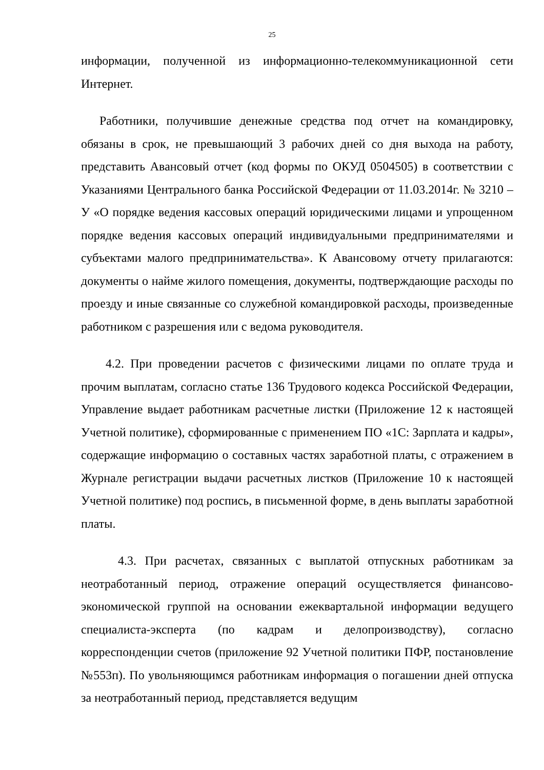25
информации, полученной из информационно-телекоммуникационной сети Интернет.
Работники, получившие денежные средства под отчет на командировку, обязаны в срок, не превышающий 3 рабочих дней со дня выхода на работу, представить Авансовый отчет (код формы по ОКУД 0504505) в соответствии с Указаниями Центрального банка Российской Федерации от 11.03.2014г. № 3210 – У «О порядке ведения кассовых операций юридическими лицами и упрощенном порядке ведения кассовых операций индивидуальными предпринимателями и субъектами малого предпринимательства». К Авансовому отчету прилагаются: документы о найме жилого помещения, документы, подтверждающие расходы по проезду и иные связанные со служебной командировкой расходы, произведенные работником с разрешения или с ведома руководителя.
4.2. При проведении расчетов с физическими лицами по оплате труда и прочим выплатам, согласно статье 136 Трудового кодекса Российской Федерации, Управление выдает работникам расчетные листки (Приложение 12 к настоящей Учетной политике), сформированные с применением ПО «1С: Зарплата и кадры», содержащие информацию о составных частях заработной платы, с отражением в Журнале регистрации выдачи расчетных листков (Приложение 10 к настоящей Учетной политике) под роспись, в письменной форме, в день выплаты заработной платы.
4.3. При расчетах, связанных с выплатой отпускных работникам за неотработанный период, отражение операций осуществляется финансово-экономической группой на основании ежеквартальной информации ведущего специалиста-эксперта (по кадрам и делопроизводству), согласно корреспонденции счетов (приложение 92 Учетной политики ПФР, постановление №553п). По увольняющимся работникам информация о погашении дней отпуска за неотработанный период, представляется ведущим